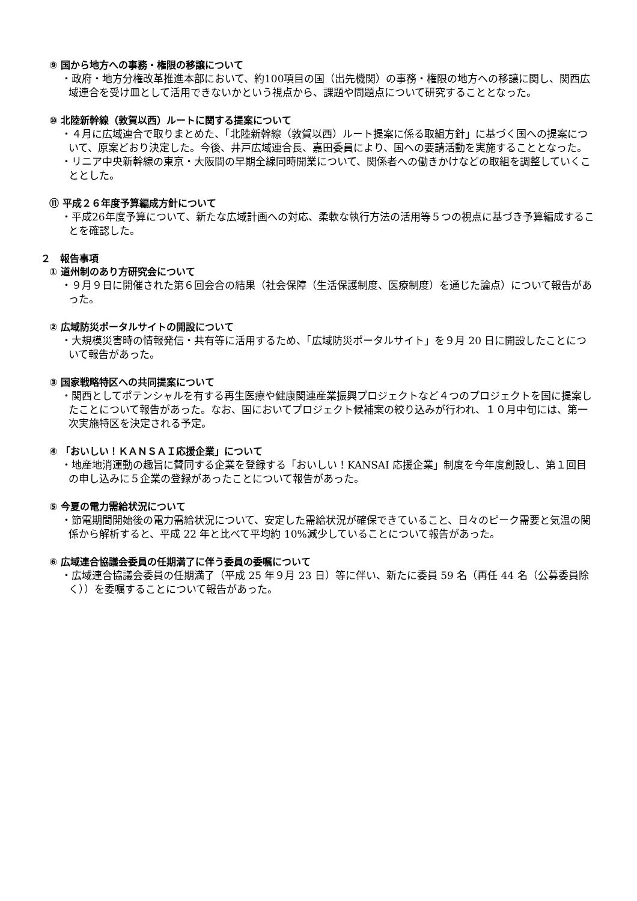⑨ 国から地方への事務・権限の移譲について
・政府・地方分権改革推進本部において、約100項目の国（出先機関）の事務・権限の地方への移譲に関し、関西広域連合を受け皿として活用できないかという視点から、課題や問題点について研究することとなった。
⑩ 北陸新幹線（敦賀以西）ルートに関する提案について
・４月に広域連合で取りまとめた、「北陸新幹線（敦賀以西）ルート提案に係る取組方針」に基づく国への提案について、原案どおり決定した。今後、井戸広域連合長、嘉田委員により、国への要請活動を実施することとなった。
・リニア中央新幹線の東京・大阪間の早期全線同時開業について、関係者への働きかけなどの取組を調整していくこととした。
⑪ 平成２６年度予算編成方針について
・平成26年度予算について、新たな広域計画への対応、柔軟な執行方法の活用等５つの視点に基づき予算編成することを確認した。
２　報告事項
① 道州制のあり方研究会について
・９月９日に開催された第６回会合の結果（社会保障（生活保護制度、医療制度）を通じた論点）について報告があった。
② 広域防災ポータルサイトの開設について
・大規模災害時の情報発信・共有等に活用するため、「広域防災ポータルサイト」を９月 20 日に開設したことについて報告があった。
③ 国家戦略特区への共同提案について
・関西としてポテンシャルを有する再生医療や健康関連産業振興プロジェクトなど４つのプロジェクトを国に提案したことについて報告があった。なお、国においてプロジェクト候補案の絞り込みが行われ、１０月中旬には、第一次実施特区を決定される予定。
④ 「おいしい！ＫＡＮＳＡＩ応援企業」について
・地産地消運動の趣旨に賛同する企業を登録する「おいしい！KANSAI 応援企業」制度を今年度創設し、第１回目の申し込みに５企業の登録があったことについて報告があった。
⑤ 今夏の電力需給状況について
・節電期間開始後の電力需給状況について、安定した需給状況が確保できていること、日々のピーク需要と気温の関係から解析すると、平成 22 年と比べて平均約 10%減少していることについて報告があった。
⑥ 広域連合協議会委員の任期満了に伴う委員の委嘱について
・広域連合協議会委員の任期満了（平成 25 年９月 23 日）等に伴い、新たに委員 59 名（再任 44 名（公募委員除く））を委嘱することについて報告があった。